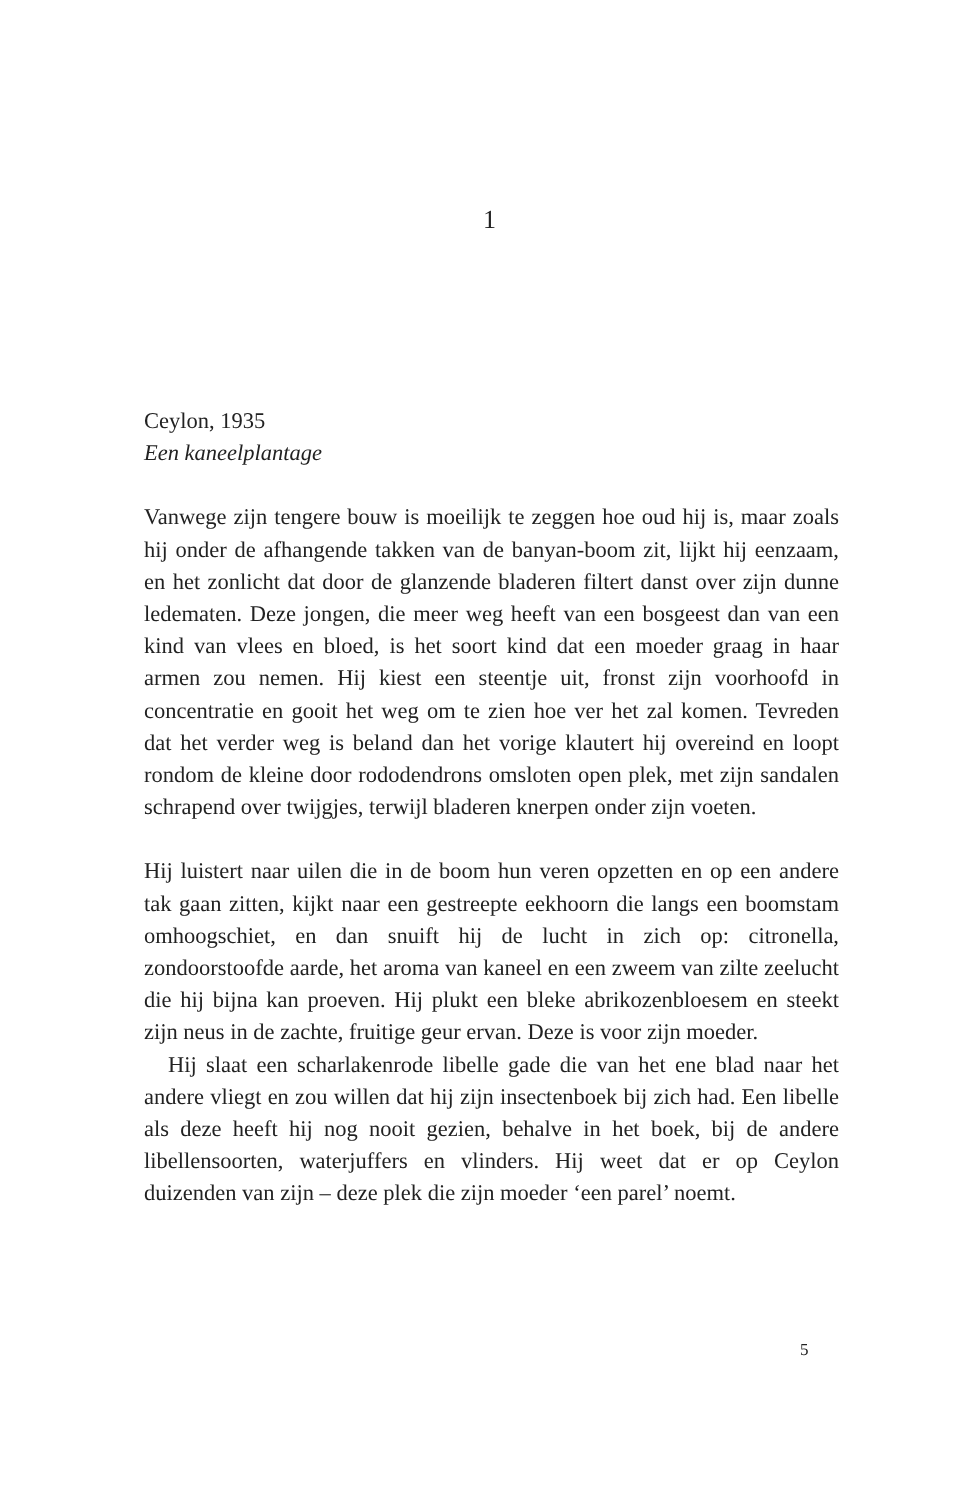1
Ceylon, 1935
Een kaneelplantage
Vanwege zijn tengere bouw is moeilijk te zeggen hoe oud hij is, maar zoals hij onder de afhangende takken van de banyan-boom zit, lijkt hij eenzaam, en het zonlicht dat door de glanzende bladeren filtert danst over zijn dunne ledematen. Deze jongen, die meer weg heeft van een bosgeest dan van een kind van vlees en bloed, is het soort kind dat een moeder graag in haar armen zou nemen. Hij kiest een steentje uit, fronst zijn voorhoofd in concentratie en gooit het weg om te zien hoe ver het zal komen. Tevreden dat het verder weg is beland dan het vorige klautert hij overeind en loopt rondom de kleine door rododendrons omsloten open plek, met zijn sandalen schrapend over twijgjes, terwijl bladeren knerpen onder zijn voeten.
Hij luistert naar uilen die in de boom hun veren opzetten en op een andere tak gaan zitten, kijkt naar een gestreepte eekhoorn die langs een boomstam omhoogschiet, en dan snuift hij de lucht in zich op: citronella, zondoorstoofde aarde, het aroma van kaneel en een zweem van zilte zeelucht die hij bijna kan proeven. Hij plukt een bleke abrikozenbloesem en steekt zijn neus in de zachte, fruitige geur ervan. Deze is voor zijn moeder.
Hij slaat een scharlakenrode libelle gade die van het ene blad naar het andere vliegt en zou willen dat hij zijn insectenboek bij zich had. Een libelle als deze heeft hij nog nooit gezien, behalve in het boek, bij de andere libellensoorten, waterjuffers en vlinders. Hij weet dat er op Ceylon duizenden van zijn – deze plek die zijn moeder ‘een parel’ noemt.
5